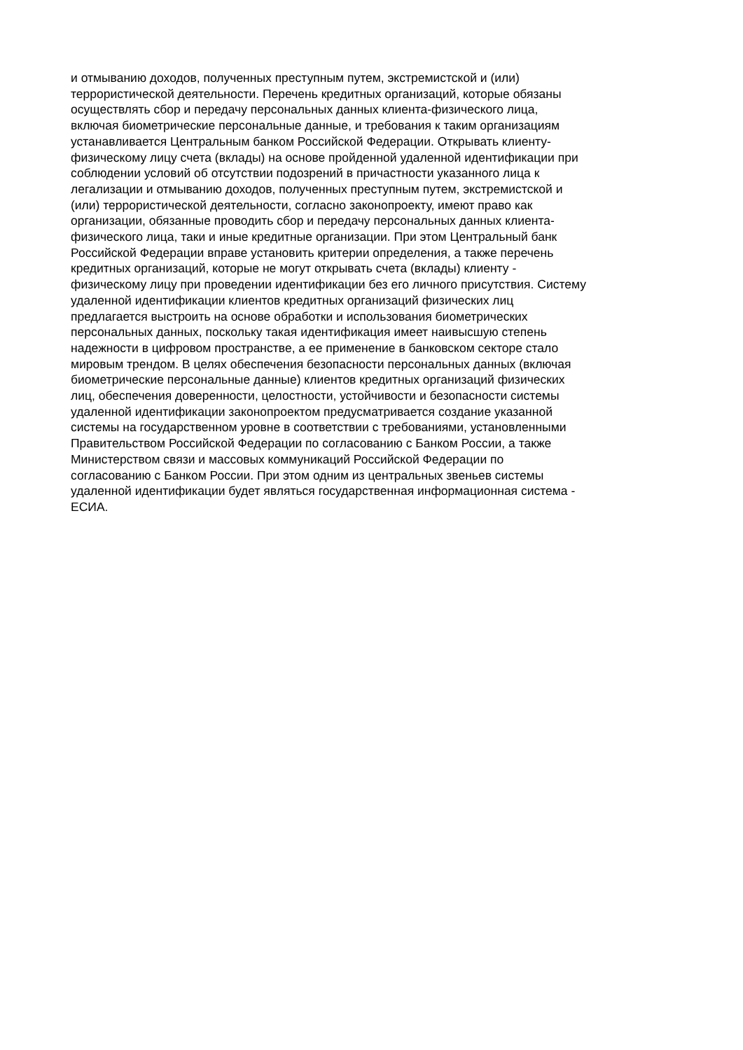и отмыванию доходов, полученных преступным путем, экстремистской и (или)
террористической деятельности. Перечень кредитных организаций, которые обязаны
осуществлять сбор и передачу персональных данных клиента-физического лица,
включая биометрические персональные данные, и требования к таким организациям
устанавливается Центральным банком Российской Федерации. Открывать клиенту-
физическому лицу счета (вклады) на основе пройденной удаленной идентификации при
соблюдении условий об отсутствии подозрений в причастности указанного лица к
легализации и отмыванию доходов, полученных преступным путем, экстремистской и
(или) террористической деятельности, согласно законопроекту, имеют право как
организации, обязанные проводить сбор и передачу персональных данных клиента-
физического лица, таки и иные кредитные организации. При этом Центральный банк
Российской Федерации вправе установить критерии определения, а также перечень
кредитных организаций, которые не могут открывать счета (вклады) клиенту -
физическому лицу при проведении идентификации без его личного присутствия. Систему
удаленной идентификации клиентов кредитных организаций физических лиц
предлагается выстроить на основе обработки и использования биометрических
персональных данных, поскольку такая идентификация имеет наивысшую степень
надежности в цифровом пространстве, а ее применение в банковском секторе стало
мировым трендом. В целях обеспечения безопасности персональных данных (включая
биометрические персональные данные) клиентов кредитных организаций физических
лиц, обеспечения доверенности, целостности, устойчивости и безопасности системы
удаленной идентификации законопроектом предусматривается создание указанной
системы на государственном уровне в соответствии с требованиями, установленными
Правительством Российской Федерации по согласованию с Банком России, а также
Министерством связи и массовых коммуникаций Российской Федерации по
согласованию с Банком России. При этом одним из центральных звеньев системы
удаленной идентификации будет являться государственная информационная система -
ЕСИА.